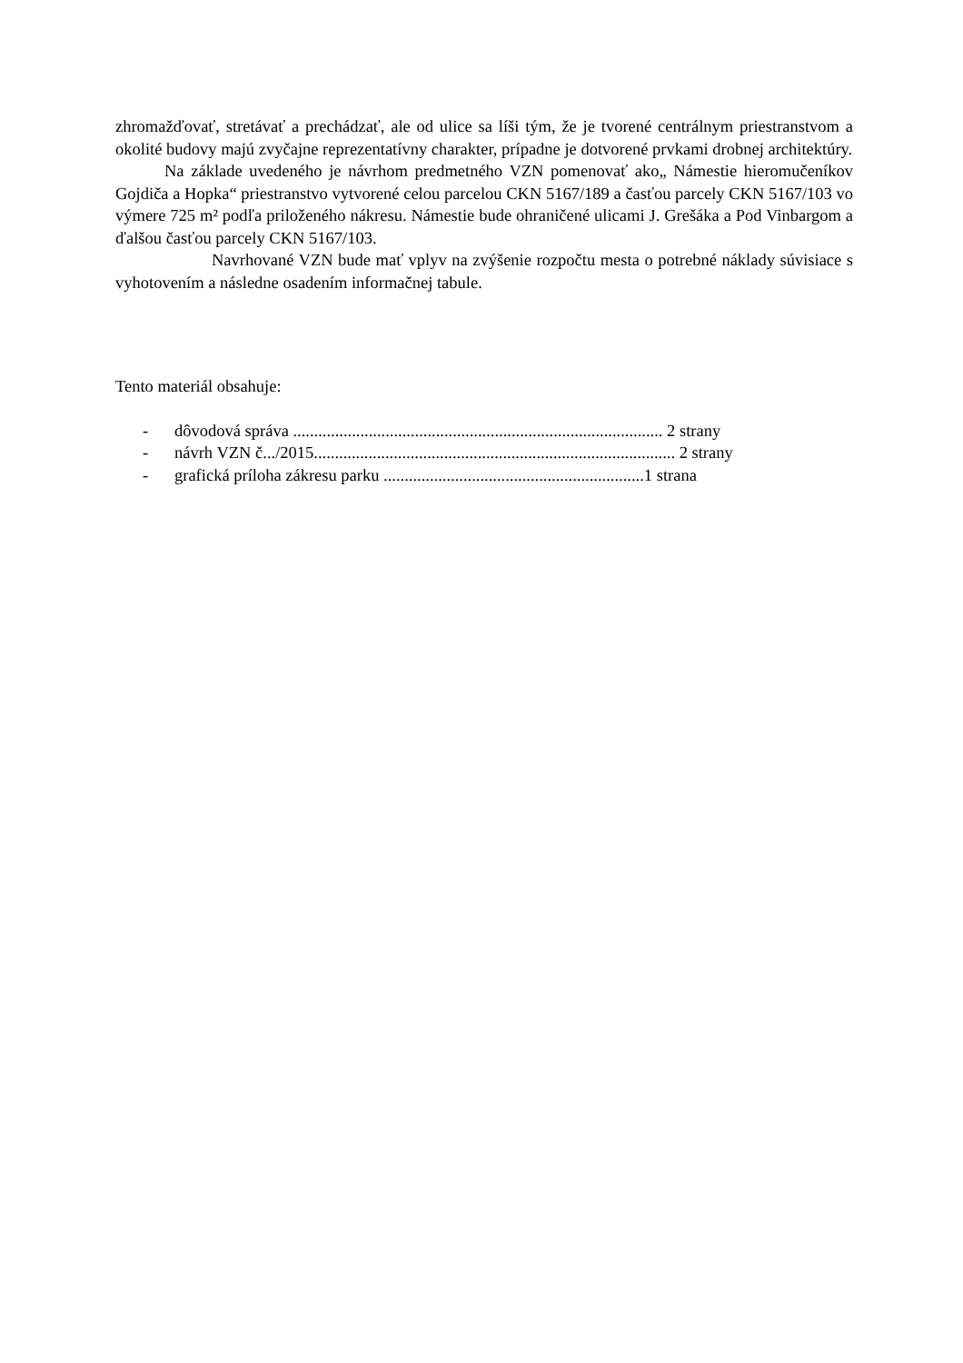zhromažďovať, stretávať a prechádzať, ale od ulice sa líši tým, že je tvorené centrálnym priestranstvom a okolité budovy majú zvyčajne reprezentatívny charakter, prípadne je dotvorené prvkami drobnej architektúry.
Na základe uvedeného je návrhom predmetného VZN pomenovať ako„ Námestie hieromučeníkov Gojdiča a Hopka“ priestranstvo vytvorené celou parcelou CKN 5167/189 a časťou parcely CKN 5167/103 vo výmere 725 m² podľa priloženého nákresu. Námestie bude ohraničené ulicami J. Grešáka a Pod Vinbargom a ďalšou časťou parcely CKN 5167/103.
Navrhované VZN bude mať vplyv na zvýšenie rozpočtu mesta o potrebné náklady súvisiace s vyhotovením a následne osadením informačnej tabule.
Tento materiál obsahuje:
- dôvodová správa ........................................................................................ 2 strany
- návrh VZN č.../2015...................................................................................... 2 strany
- grafická príloha zákresu parku ..............................................................1 strana